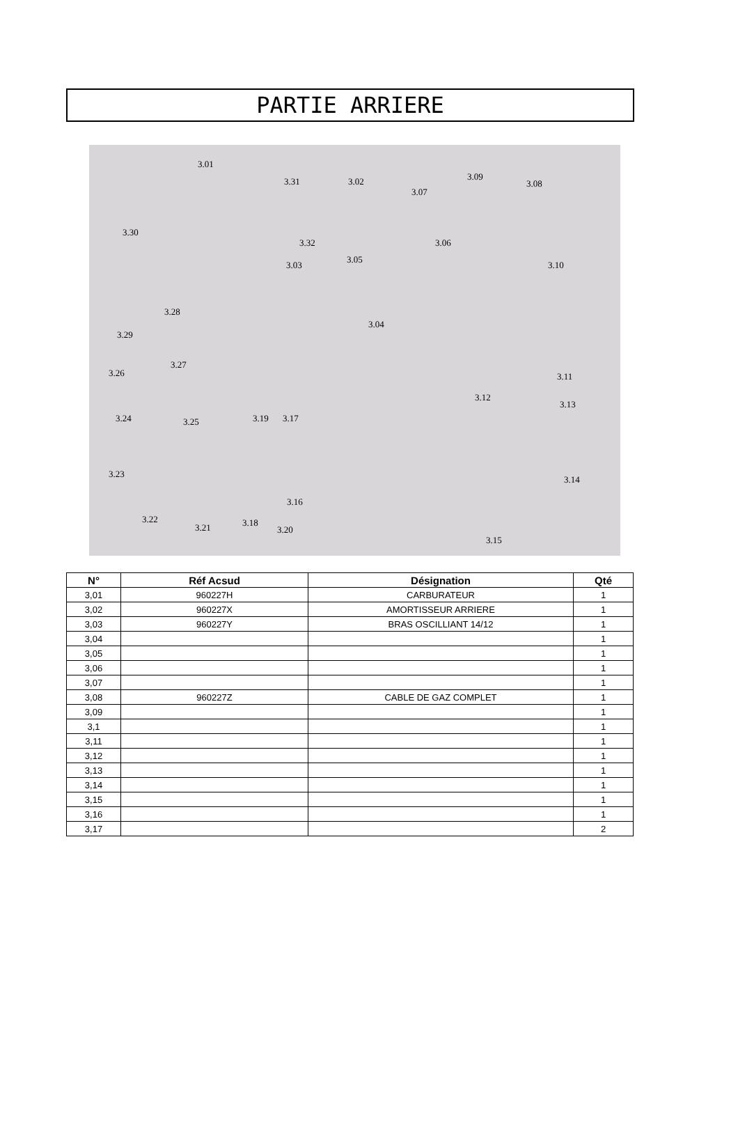PARTIE ARRIERE
3.01
3.31 3.02 3.09
3.08
3.07
3.30
3.32 3.06
3.05
3.03 3.10
3.28
3.04
3.29
3.27
3.26 3.11
3.12
3.24 3.25 3.19 3.17
3.13
3.23
3.14
3.16
3.22
3.21 3.18
3.20
3.15
| N° | Réf Acsud | Désignation | Qté |
| --- | --- | --- | --- |
| 3,01 | 960227H | CARBURATEUR | 1 |
| 3,02 | 960227X | AMORTISSEUR ARRIERE | 1 |
| 3,03 | 960227Y | BRAS OSCILLIANT 14/12 | 1 |
| 3,04 | | | 1 |
| 3,05 | | | 1 |
| 3,06 | | | 1 |
| 3,07 | | | 1 |
| 3,08 | 960227Z | CABLE DE GAZ COMPLET | 1 |
| 3,09 | | | 1 |
| 3,1 | | | 1 |
| 3,11 | | | 1 |
| 3,12 | | | 1 |
| 3,13 | | | 1 |
| 3,14 | | | 1 |
| 3,15 | | | 1 |
| 3,16 | | | 1 |
| 3,17 | | | 2 |